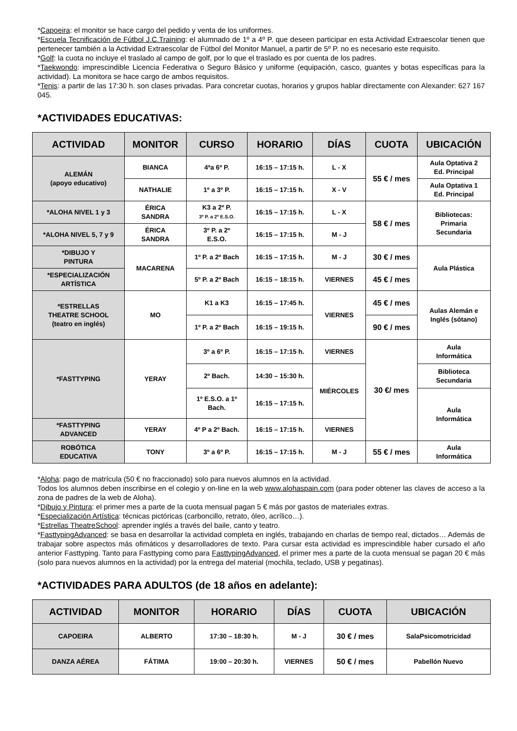*Capoeira: el monitor se hace cargo del pedido y venta de los uniformes.
*Escuela Tecnificación de Fútbol J.C.Training: el alumnado de 1º a 4º P. que deseen participar en esta Actividad Extraescolar tienen que pertenecer también a la Actividad Extraescolar de Fútbol del Monitor Manuel, a partir de 5º P. no es necesario este requisito.
*Golf: la cuota no incluye el traslado al campo de golf, por lo que el traslado es por cuenta de los padres.
*Taekwondo: imprescindible Licencia Federativa o Seguro Básico y uniforme (equipación, casco, guantes y botas específicas para la actividad). La monitora se hace cargo de ambos requisitos.
*Tenis: a partir de las 17:30 h. son clases privadas. Para concretar cuotas, horarios y grupos hablar directamente con Alexander: 627 167 045.
*ACTIVIDADES EDUCATIVAS:
| ACTIVIDAD | MONITOR | CURSO | HORARIO | DÍAS | CUOTA | UBICACIÓN |
| --- | --- | --- | --- | --- | --- | --- |
| ALEMÁN (apoyo educativo) | BIANCA | 4ªa 6º P. | 16:15 – 17:15 h. | L - X | 55 € / mes | Aula Optativa 2 Ed. Principal |
| | NATHALIE | 1º a 3º P. | 16:15 – 17:15 h. | X - V | | Aula Optativa 1 Ed. Principal |
| *ALOHA NIVEL 1 y 3 | ÉRICA SANDRA | K3 a 2º P. 3º P. a 2º E.S.O. | 16:15 – 17:15 h. | L - X | 58 € / mes | Bibliotecas: Primaria Secundaria |
| *ALOHA NIVEL 5, 7 y 9 | ÉRICA SANDRA | 3º P. a 2º E.S.O. | 16:15 – 17:15 h. | M - J | | |
| *DIBUJO Y PINTURA | MACARENA | 1º P. a 2º Bach | 16:15 – 17:15 h. | M - J | 30 € / mes | Aula Plástica |
| *ESPECIALIZACIÓN ARTÍSTICA | | 5º P. a 2º Bach | 16:15 – 18:15 h. | VIERNES | 45 € / mes | |
| *ESTRELLAS THEATRE SCHOOL (teatro en inglés) | MO | K1 a K3 | 16:15 – 17:45 h. | VIERNES | 45 € / mes | Aulas Alemán e Inglés (sótano) |
| | | 1º P. a 2º Bach | 16:15 – 19:15 h. | | 90 € / mes | |
| *FASTTYPING | YERAY | 3º a 6º P. | 16:15 – 17:15 h. | VIERNES | 30 €/ mes | Aula Informática |
| | | 2º Bach. | 14:30 – 15:30 h. | MIÉRCOLES | | Biblioteca Secundaria |
| | | 1º E.S.O. a 1º Bach. | 16:15 – 17:15 h. | | | Aula Informática |
| *FASTTYPING ADVANCED | YERAY | 4º P a 2º Bach. | 16:15 – 17:15 h. | VIERNES | | |
| ROBÓTICA EDUCATIVA | TONY | 3º a 6º P. | 16:15 – 17:15 h. | M - J | 55 € / mes | Aula Informática |
*Aloha: pago de matrícula (50 € no fraccionado) solo para nuevos alumnos en la actividad.
Todos los alumnos deben inscribirse en el colegio y on-line en la web www.alohaspain.com (para poder obtener las claves de acceso a la zona de padres de la web de Aloha).
*Dibujo y Pintura: el primer mes a parte de la cuota mensual pagan 5 € más por gastos de materiales extras.
*Especialización Artística: técnicas pictóricas (carboncillo, retrato, óleo, acrílico…).
*Estrellas TheatreSchool: aprender inglés a través del baile, canto y teatro.
*FasttypingAdvanced: se basa en desarrollar la actividad completa en inglés, trabajando en charlas de tiempo real, dictados… Además de trabajar sobre aspectos más ofimáticos y desarrolladores de texto. Para cursar esta actividad es imprescindible haber cursado el año anterior Fasttyping. Tanto para Fasttyping como para FasttypingAdvanced, el primer mes a parte de la cuota mensual se pagan 20 € más (solo para nuevos alumnos en la actividad) por la entrega del material (mochila, teclado, USB y pegatinas).
*ACTIVIDADES PARA ADULTOS (de 18 años en adelante):
| ACTIVIDAD | MONITOR | HORARIO | DÍAS | CUOTA | UBICACIÓN |
| --- | --- | --- | --- | --- | --- |
| CAPOEIRA | ALBERTO | 17:30 – 18:30 h. | M - J | 30 € / mes | SalaPsicomotricidad |
| DANZA AÉREA | FÁTIMA | 19:00 – 20:30 h. | VIERNES | 50 € / mes | Pabellón Nuevo |